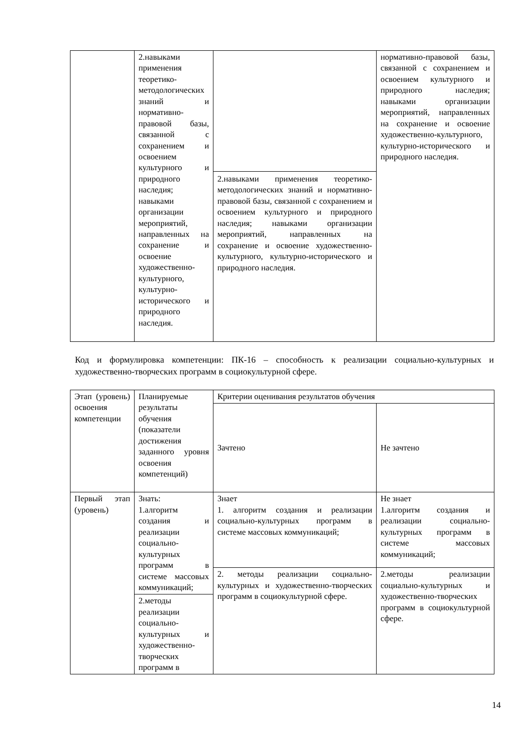| | 2.навыками применения теоретико-методологических знаний и нормативно-правовой базы, связанной с сохранением и освоением культурного и природного наследия; навыками организации мероприятий, направленных на сохранение и освоение художественно-культурного, культурно-исторического и природного наследия. | | нормативно-правовой базы, связанной с сохранением и освоением культурного и природного наследия; навыками организации мероприятий, направленных на сохранение и освоение художественно-культурного, культурно-исторического и природного наследия. |
| | | 2.навыками применения теоретико-методологических знаний и нормативно-правовой базы, связанной с сохранением и освоением культурного и природного наследия; навыками организации мероприятий, направленных на сохранение и освоение художественно-культурного, культурно-исторического и природного наследия. | |
Код и формулировка компетенции: ПК-16 – способность к реализации социально-культурных и художественно-творческих программ в социокультурной сфере.
| Этап (уровень) освоения компетенции | Планируемые результаты обучения (показатели достижения заданного уровня освоения компетенций) | Критерии оценивания результатов обучения | |
| | | Зачтено | Не зачтено |
| Первый этап (уровень) | Знать: 1.алгоритм создания и реализации социально-культурных программ в системе массовых коммуникаций; | Знает 1. алгоритм создания и реализации социально-культурных программ в системе массовых коммуникаций; | Не знает 1.алгоритм создания и реализации социально-культурных программ в системе массовых коммуникаций; |
| | | 2. методы реализации социально-культурных и художественно-творческих программ в социокультурной сфере. | 2.методы реализации социально-культурных и художественно-творческих программ в социокультурной сфере. |
| | 2.методы реализации социально-культурных и художественно-творческих программ в | | |
14